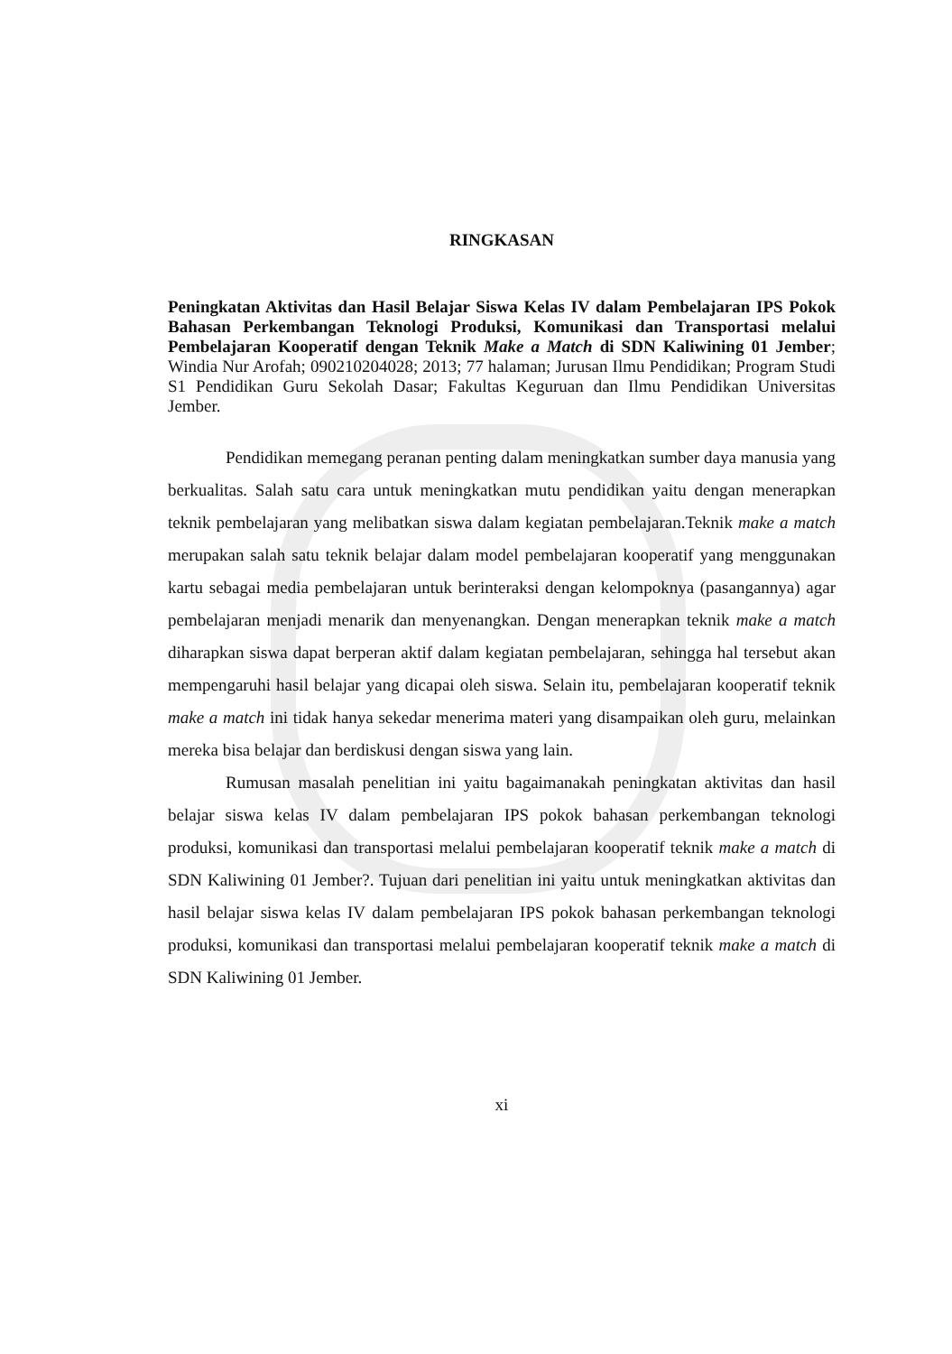RINGKASAN
Peningkatan Aktivitas dan Hasil Belajar Siswa Kelas IV dalam Pembelajaran IPS Pokok Bahasan Perkembangan Teknologi Produksi, Komunikasi dan Transportasi melalui Pembelajaran Kooperatif dengan Teknik Make a Match di SDN Kaliwining 01 Jember; Windia Nur Arofah; 090210204028; 2013; 77 halaman; Jurusan Ilmu Pendidikan; Program Studi S1 Pendidikan Guru Sekolah Dasar; Fakultas Keguruan dan Ilmu Pendidikan Universitas Jember.
Pendidikan memegang peranan penting dalam meningkatkan sumber daya manusia yang berkualitas. Salah satu cara untuk meningkatkan mutu pendidikan yaitu dengan menerapkan teknik pembelajaran yang melibatkan siswa dalam kegiatan pembelajaran.Teknik make a match merupakan salah satu teknik belajar dalam model pembelajaran kooperatif yang menggunakan kartu sebagai media pembelajaran untuk berinteraksi dengan kelompoknya (pasangannya) agar pembelajaran menjadi menarik dan menyenangkan. Dengan menerapkan teknik make a match diharapkan siswa dapat berperan aktif dalam kegiatan pembelajaran, sehingga hal tersebut akan mempengaruhi hasil belajar yang dicapai oleh siswa. Selain itu, pembelajaran kooperatif teknik make a match ini tidak hanya sekedar menerima materi yang disampaikan oleh guru, melainkan mereka bisa belajar dan berdiskusi dengan siswa yang lain.
Rumusan masalah penelitian ini yaitu bagaimanakah peningkatan aktivitas dan hasil belajar siswa kelas IV dalam pembelajaran IPS pokok bahasan perkembangan teknologi produksi, komunikasi dan transportasi melalui pembelajaran kooperatif teknik make a match di SDN Kaliwining 01 Jember?. Tujuan dari penelitian ini yaitu untuk meningkatkan aktivitas dan hasil belajar siswa kelas IV dalam pembelajaran IPS pokok bahasan perkembangan teknologi produksi, komunikasi dan transportasi melalui pembelajaran kooperatif teknik make a match di SDN Kaliwining 01 Jember.
xi